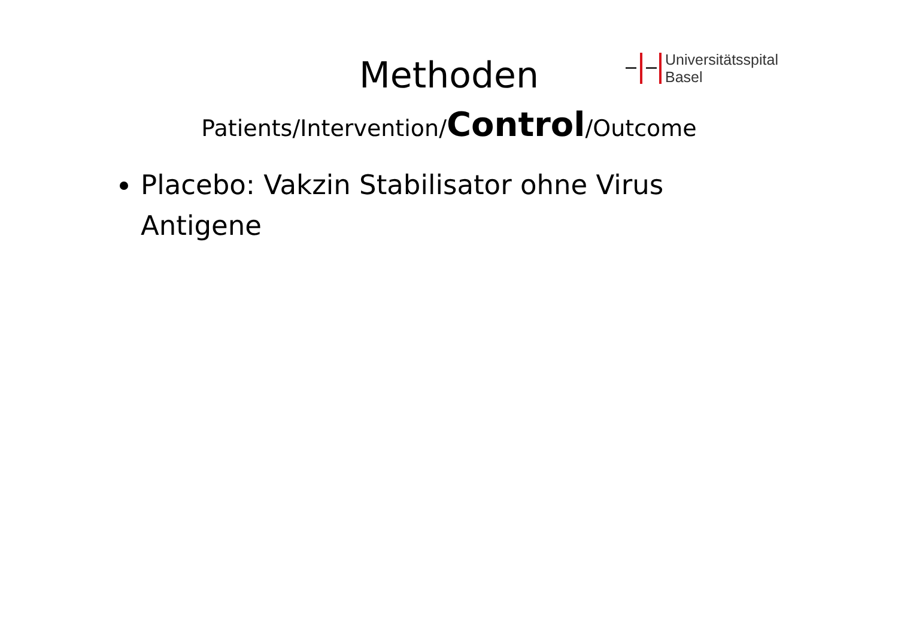Methoden
Universitätsspital
Basel
Patients/Intervention/Control/Outcome
Placebo: Vakzin Stabilisator ohne Virus Antigene